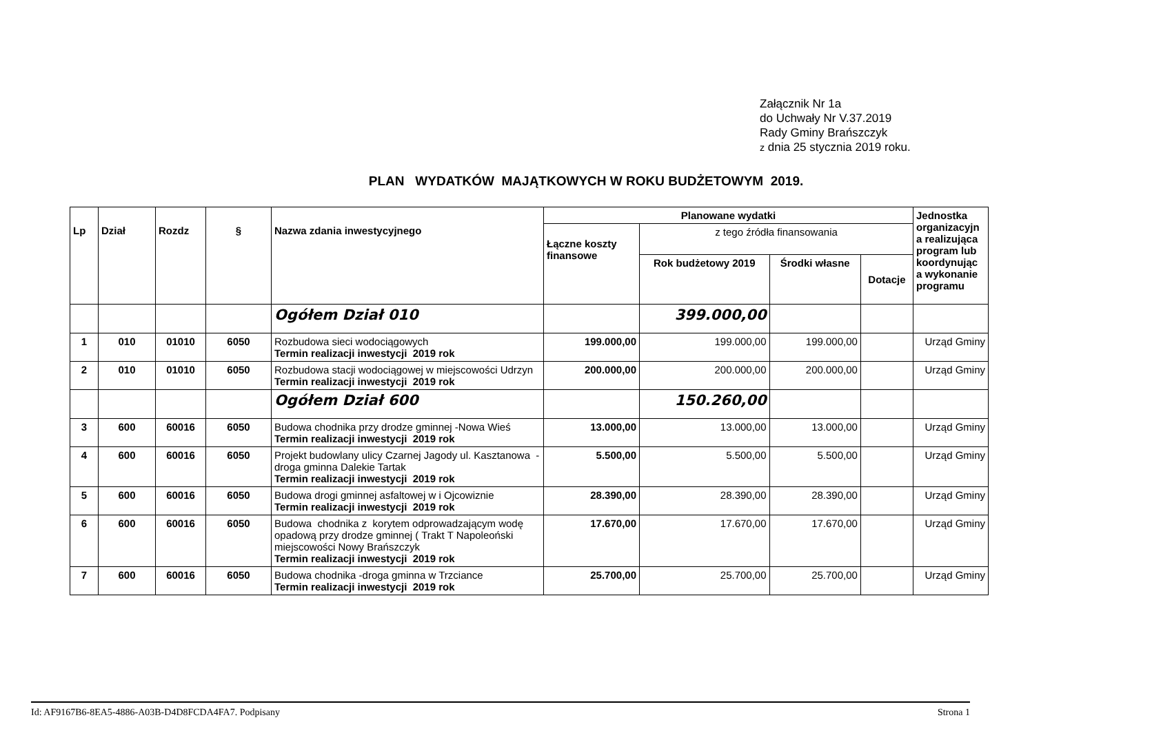Załącznik Nr 1a
do Uchwały Nr V.37.2019
Rady Gminy Brańszczyk
z dnia 25 stycznia 2019 roku.
PLAN WYDATKÓW MAJĄTKOWYCH W ROKU BUDŻETOWYM 2019.
| Lp | Dział | Rozdz | § | Nazwa zdania inwestycyjnego | Planowane wydatki | | | | Jednostka organizacyjn a realizująca program lub koordynując a wykonanie programu |
| --- | --- | --- | --- | --- | --- | --- | --- | --- | --- |
| | | | | | Łączne koszty finansowe | z tego źródła finansowania | | | |
| | | | | | | Rok budżetowy 2019 | Środki własne | Dotacje | |
| | | | | Ogółem Dział 010 | | 399.000,00 | | | |
| 1 | 010 | 01010 | 6050 | Rozbudowa sieci wodociągowych Termin realizacji inwestycji 2019 rok | 199.000,00 | 199.000,00 | 199.000,00 | | Urząd Gminy |
| 2 | 010 | 01010 | 6050 | Rozbudowa stacji wodociągowej w miejscowości Udrzyn Termin realizacji inwestycji 2019 rok | 200.000,00 | 200.000,00 | 200.000,00 | | Urząd Gminy |
| | | | | Ogółem Dział 600 | | 150.260,00 | | | |
| 3 | 600 | 60016 | 6050 | Budowa chodnika przy drodze gminnej -Nowa Wieś Termin realizacji inwestycji 2019 rok | 13.000,00 | 13.000,00 | 13.000,00 | | Urząd Gminy |
| 4 | 600 | 60016 | 6050 | Projekt budowlany ulicy Czarnej Jagody ul. Kasztanowa -droga gminna Dalekie Tartak Termin realizacji inwestycji 2019 rok | 5.500,00 | 5.500,00 | 5.500,00 | | Urząd Gminy |
| 5 | 600 | 60016 | 6050 | Budowa drogi gminnej asfaltowej w i Ojcowiznie Termin realizacji inwestycji 2019 rok | 28.390,00 | 28.390,00 | 28.390,00 | | Urząd Gminy |
| 6 | 600 | 60016 | 6050 | Budowa chodnika z korytem odprowadzającym wodę opadową przy drodze gminnej ( Trakt T Napoleoński miejscowości Nowy Brańszczyk Termin realizacji inwestycji 2019 rok | 17.670,00 | 17.670,00 | 17.670,00 | | Urząd Gminy |
| 7 | 600 | 60016 | 6050 | Budowa chodnika -droga gminna w Trzciance Termin realizacji inwestycji 2019 rok | 25.700,00 | 25.700,00 | 25.700,00 | | Urząd Gminy |
Id: AF9167B6-8EA5-4886-A03B-D4D8FCDA4FA7. Podpisany Strona 1